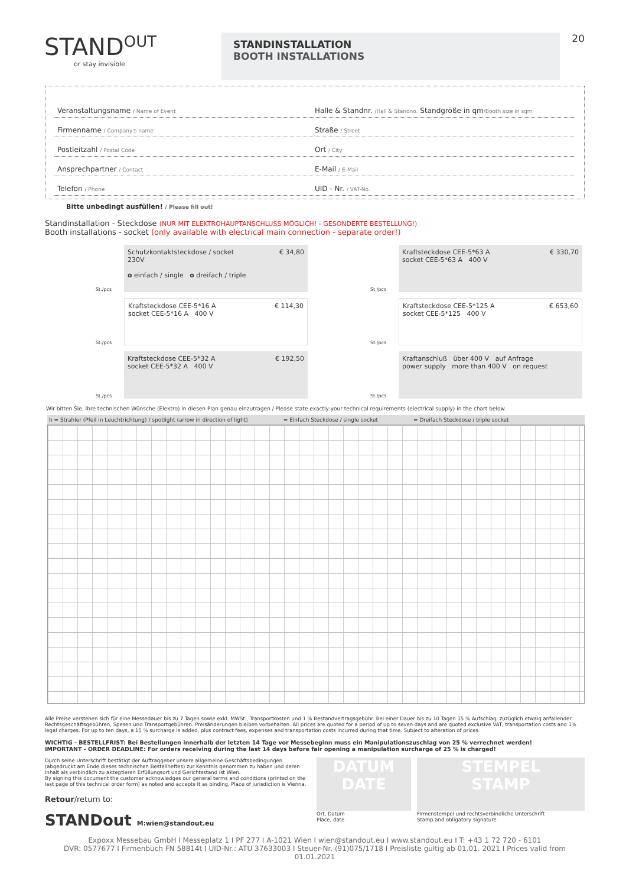STAND<sup>OUT</sup>
or stay invisible.
STANDINSTALLATION
BOOTH INSTALLATIONS
20
Veranstaltungsname / Name of Event
Halle & Standnr. /Hall & Standno. Standgröße in qm/Booth size in sqm
Firmenname / Company's name
Straße / Street
Postleitzahl / Postal Code
Ort / City
Ansprechpartner / Contact
E-Mail / E-Mail
Telefon / Phone
UID - Nr. / VAT-No.
Bitte unbedingt ausfüllen! / Please fill out!
Standinstallation - Steckdose (NUR MIT ELEKTROHAUPTANSCHLUSS MÖGLICH! - GESONDERTE BESTELLUNG!)
Booth installations - socket (only available with electrical main connection - separate order!)
St./pcs
Schutzkontaktsteckdose / socket € 34,80
230V
o einfach / single o dreifach / triple
St./pcs
Kraftsteckdose CEE-5*63 A € 330,70
socket CEE-5*63 A 400 V
St./pcs
Kraftsteckdose CEE-5*16 A € 114,30
socket CEE-5*16 A 400 V
St./pcs
Kraftsteckdose CEE-5*125 A € 653,60
socket CEE-5*125 400 V
St./pcs
Kraftsteckdose CEE-5*32 A € 192,50
socket CEE-5*32 A 400 V
St./pcs
Kraftanschluß über 400 V auf Anfrage
power supply more than 400 V on request
Wir bitten Sie, Ihre technischen Wünsche (Elektro) in diesen Plan genau einzutragen / Please state exactly your technical requirements (electrical supply) in the chart below.
h = Strahler (Pfeil in Leuchtrichtung) / spotlight (arrow in direction of light) = Einfach Steckdose / single socket = Dreifach Steckdose / triple socket
Alle Preise verstehen sich für eine Messedauer bis zu 7 Tagen sowie exkl. MWSt., Transportkosten und 1 % Bestandvertragsgebühr. Bei einer Dauer bis zu 10 Tagen 15 % Aufschlag, zuzüglich etwaig anfallender Rechtsgeschäftsgebühren, Spesen und Transportgebühren. Preisänderungen bleiben vorbehalten. All prices are quoted for a period of up to seven days and are quoted exclusive VAT, transportation costs and 1% legal charges. For up to ten days, a 15 % surcharge is added, plus contract fees, expenses and transportation costs incurred during that time. Subject to alteration of prices.
WICHTIG - BESTELLFRIST: Bei Bestellungen innerhalb der letzten 14 Tage vor Messebeginn muss ein Manipulationszuschlag von 25 % verrechnet werden!
IMPORTANT - ORDER DEADLINE: For orders receiving during the last 14 days before fair opening a manipulation surcharge of 25 % is charged!
Durch seine Unterschrift bestätigt der Auftraggeber unsere allgemeine Geschäftsbedingungen (abgedruckt am Ende dieses technischen Bestellheftes) zur Kenntnis genommen zu haben und deren Inhalt als verbindlich zu akzeptieren Erfüllungsort und Gerichtsstand ist Wien.
By signing this document the customer acknowledges our general terms and conditions (printed on the last page of this technical order form) as noted and accepts it as binding. Place of jurisdiction is Vienna.
Retour/return to:
STANDout M:wien@standout.eu
DATUM
DATE
Ort, Datum
Place, date
STEMPEL
STAMP
Firmenstempel und rechtsverbindliche Unterschrift
Stamp and obligatory signature
Expoxx Messebau GmbH I Messeplatz 1 I PF 277 I A-1021 Wien I wien@standout.eu I www.standout.eu I T: +43 1 72 720 - 6101
DVR: 0577677 I Firmenbuch FN 58814t I UID-Nr.: ATU 37633003 I Steuer-Nr. (91)075/1718 I Preisliste gültig ab 01.01. 2021 I Prices valid from 01.01.2021